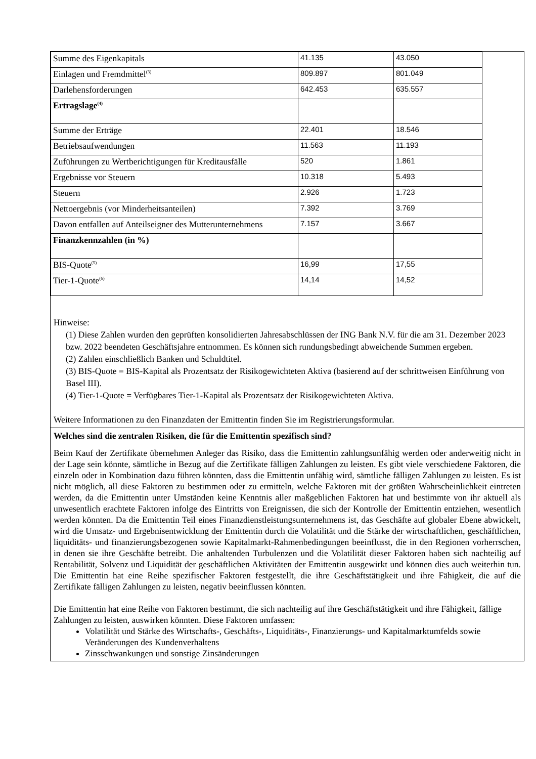| Summe des Eigenkapitals | 41.135 | 43.050 |
| Einlagen und Fremdmittel<sup>(3)</sup> | 809.897 | 801.049 |
| Darlehensforderungen | 642.453 | 635.557 |
| Ertragslage<sup>(4)</sup> | | |
| Summe der Erträge | 22.401 | 18.546 |
| Betriebsaufwendungen | 11.563 | 11.193 |
| Zuführungen zu Wertberichtigungen für Kreditausfälle | 520 | 1.861 |
| Ergebnisse vor Steuern | 10.318 | 5.493 |
| Steuern | 2.926 | 1.723 |
| Nettoergebnis (vor Minderheitsanteilen) | 7.392 | 3.769 |
| Davon entfallen auf Anteilseigner des Mutterunternehmens | 7.157 | 3.667 |
| Finanzkennzahlen (in %) | | |
| BIS-Quote<sup>(5)</sup> | 16,99 | 17,55 |
| Tier-1-Quote<sup>(6)</sup> | 14,14 | 14,52 |
Hinweise:
(1) Diese Zahlen wurden den geprüften konsolidierten Jahresabschlüssen der ING Bank N.V. für die am 31. Dezember 2023 bzw. 2022 beendeten Geschäftsjahre entnommen. Es können sich rundungsbedingt abweichende Summen ergeben.
(2) Zahlen einschließlich Banken und Schuldtitel.
(3) BIS-Quote = BIS-Kapital als Prozentsatz der Risikogewichteten Aktiva (basierend auf der schrittweisen Einführung von Basel III).
(4) Tier-1-Quote = Verfügbares Tier-1-Kapital als Prozentsatz der Risikogewichteten Aktiva.
Weitere Informationen zu den Finanzdaten der Emittentin finden Sie im Registrierungsformular.
Welches sind die zentralen Risiken, die für die Emittentin spezifisch sind?
Beim Kauf der Zertifikate übernehmen Anleger das Risiko, dass die Emittentin zahlungsunfähig werden oder anderweitig nicht in der Lage sein könnte, sämtliche in Bezug auf die Zertifikate fälligen Zahlungen zu leisten. Es gibt viele verschiedene Faktoren, die einzeln oder in Kombination dazu führen könnten, dass die Emittentin unfähig wird, sämtliche fälligen Zahlungen zu leisten. Es ist nicht möglich, all diese Faktoren zu bestimmen oder zu ermitteln, welche Faktoren mit der größten Wahrscheinlichkeit eintreten werden, da die Emittentin unter Umständen keine Kenntnis aller maßgeblichen Faktoren hat und bestimmte von ihr aktuell als unwesentlich erachtete Faktoren infolge des Eintritts von Ereignissen, die sich der Kontrolle der Emittentin entziehen, wesentlich werden könnten. Da die Emittentin Teil eines Finanzdienstleistungsunternehmens ist, das Geschäfte auf globaler Ebene abwickelt, wird die Umsatz- und Ergebnisentwicklung der Emittentin durch die Volatilität und die Stärke der wirtschaftlichen, geschäftlichen, liquiditäts- und finanzierungsbezogenen sowie Kapitalmarkt-Rahmenbedingungen beeinflusst, die in den Regionen vorherrschen, in denen sie ihre Geschäfte betreibt. Die anhaltenden Turbulenzen und die Volatilität dieser Faktoren haben sich nachteilig auf Rentabilität, Solvenz und Liquidität der geschäftlichen Aktivitäten der Emittentin ausgewirkt und können dies auch weiterhin tun. Die Emittentin hat eine Reihe spezifischer Faktoren festgestellt, die ihre Geschäftstätigkeit und ihre Fähigkeit, die auf die Zertifikate fälligen Zahlungen zu leisten, negativ beeinflussen könnten.
Die Emittentin hat eine Reihe von Faktoren bestimmt, die sich nachteilig auf ihre Geschäftstätigkeit und ihre Fähigkeit, fällige Zahlungen zu leisten, auswirken könnten. Diese Faktoren umfassen:
Volatilität und Stärke des Wirtschafts-, Geschäfts-, Liquiditäts-, Finanzierungs- und Kapitalmarktumfelds sowie Veränderungen des Kundenverhaltens
Zinsschwankungen und sonstige Zinsänderungen